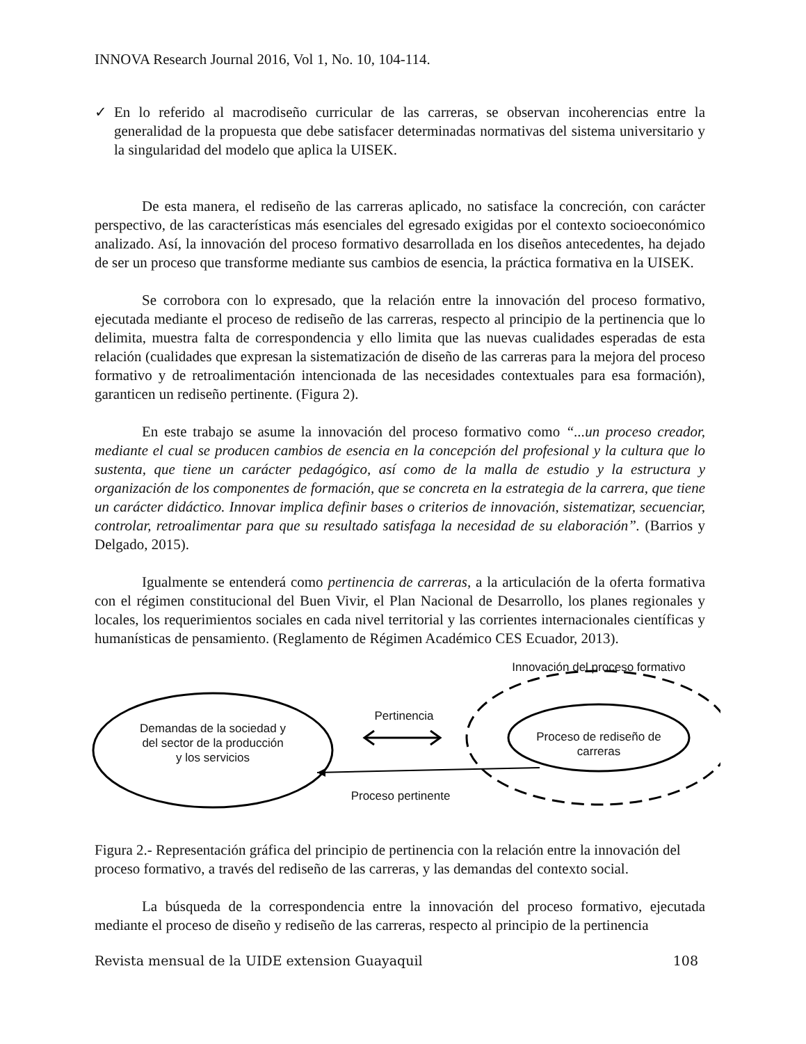INNOVA Research Journal 2016, Vol 1, No. 10, 104-114.
✓ En lo referido al macrodiseño curricular de las carreras, se observan incoherencias entre la generalidad de la propuesta que debe satisfacer determinadas normativas del sistema universitario y la singularidad del modelo que aplica la UISEK.
De esta manera, el rediseño de las carreras aplicado, no satisface la concreción, con carácter perspectivo, de las características más esenciales del egresado exigidas por el contexto socioeconómico analizado. Así, la innovación del proceso formativo desarrollada en los diseños antecedentes, ha dejado de ser un proceso que transforme mediante sus cambios de esencia, la práctica formativa en la UISEK.
Se corrobora con lo expresado, que la relación entre la innovación del proceso formativo, ejecutada mediante el proceso de rediseño de las carreras, respecto al principio de la pertinencia que lo delimita, muestra falta de correspondencia y ello limita que las nuevas cualidades esperadas de esta relación (cualidades que expresan la sistematización de diseño de las carreras para la mejora del proceso formativo y de retroalimentación intencionada de las necesidades contextuales para esa formación), garanticen un rediseño pertinente. (Figura 2).
En este trabajo se asume la innovación del proceso formativo como “...un proceso creador, mediante el cual se producen cambios de esencia en la concepción del profesional y la cultura que lo sustenta, que tiene un carácter pedagógico, así como de la malla de estudio y la estructura y organización de los componentes de formación, que se concreta en la estrategia de la carrera, que tiene un carácter didáctico. Innovar implica definir bases o criterios de innovación, sistematizar, secuenciar, controlar, retroalimentar para que su resultado satisfaga la necesidad de su elaboración”. (Barrios y Delgado, 2015).
Igualmente se entenderá como pertinencia de carreras, a la articulación de la oferta formativa con el régimen constitucional del Buen Vivir, el Plan Nacional de Desarrollo, los planes regionales y locales, los requerimientos sociales en cada nivel territorial y las corrientes internacionales científicas y humanísticas de pensamiento. (Reglamento de Régimen Académico CES Ecuador, 2013).
Innovación del proceso formativo
Demandas de la sociedad y del sector de la producción y los servicios
Pertinencia
Proceso de rediseño de carreras
Proceso pertinente
Figura 2.- Representación gráfica del principio de pertinencia con la relación entre la innovación del proceso formativo, a través del rediseño de las carreras, y las demandas del contexto social.
La búsqueda de la correspondencia entre la innovación del proceso formativo, ejecutada mediante el proceso de diseño y rediseño de las carreras, respecto al principio de la pertinencia
Revista mensual de la UIDE extension Guayaquil 108